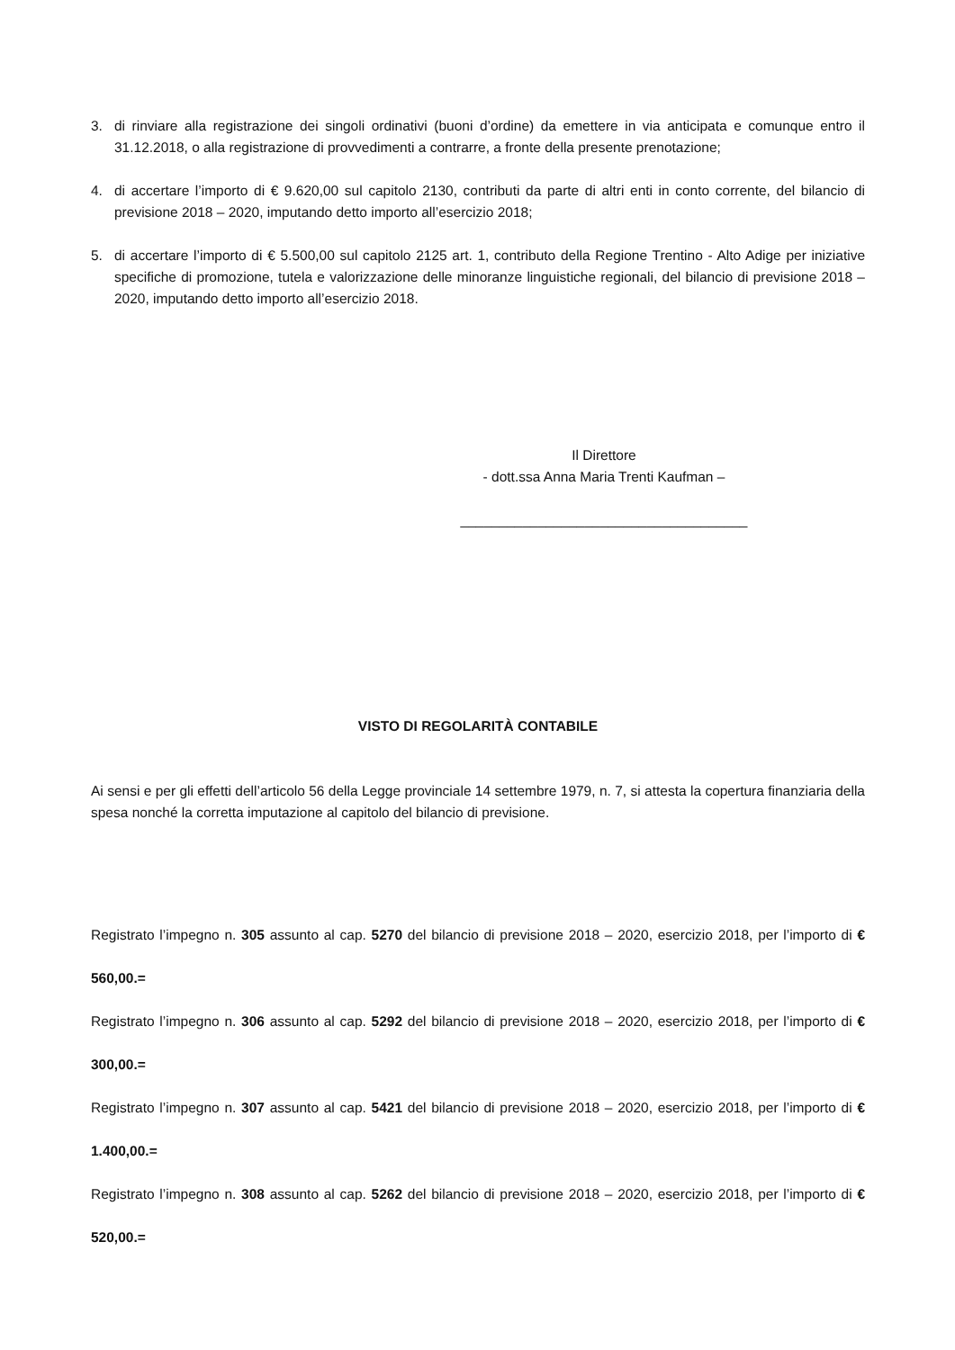3. di rinviare alla registrazione dei singoli ordinativi (buoni d’ordine) da emettere in via anticipata e comunque entro il 31.12.2018, o alla registrazione di provvedimenti a contrarre, a fronte della presente prenotazione;
4. di accertare l’importo di € 9.620,00 sul capitolo 2130, contributi da parte di altri enti in conto corrente, del bilancio di previsione 2018 – 2020, imputando detto importo all’esercizio 2018;
5. di accertare l’importo di € 5.500,00 sul capitolo 2125 art. 1, contributo della Regione Trentino - Alto Adige per iniziative specifiche di promozione, tutela e valorizzazione delle minoranze linguistiche regionali, del bilancio di previsione 2018 – 2020, imputando detto importo all’esercizio 2018.
Il Direttore
- dott.ssa Anna Maria Trenti Kaufman –
_____________________________________
VISTO DI REGOLARITÀ CONTABILE
Ai sensi e per gli effetti dell’articolo 56 della Legge provinciale 14 settembre 1979, n. 7, si attesta la copertura finanziaria della spesa nonché la corretta imputazione al capitolo del bilancio di previsione.
Registrato l’impegno n. 305 assunto al cap. 5270 del bilancio di previsione 2018 – 2020, esercizio 2018, per l’importo di € 560,00.=
Registrato l’impegno n. 306 assunto al cap. 5292 del bilancio di previsione 2018 – 2020, esercizio 2018, per l’importo di € 300,00.=
Registrato l’impegno n. 307 assunto al cap. 5421 del bilancio di previsione 2018 – 2020, esercizio 2018, per l’importo di € 1.400,00.=
Registrato l’impegno n. 308 assunto al cap. 5262 del bilancio di previsione 2018 – 2020, esercizio 2018, per l’importo di € 520,00.=